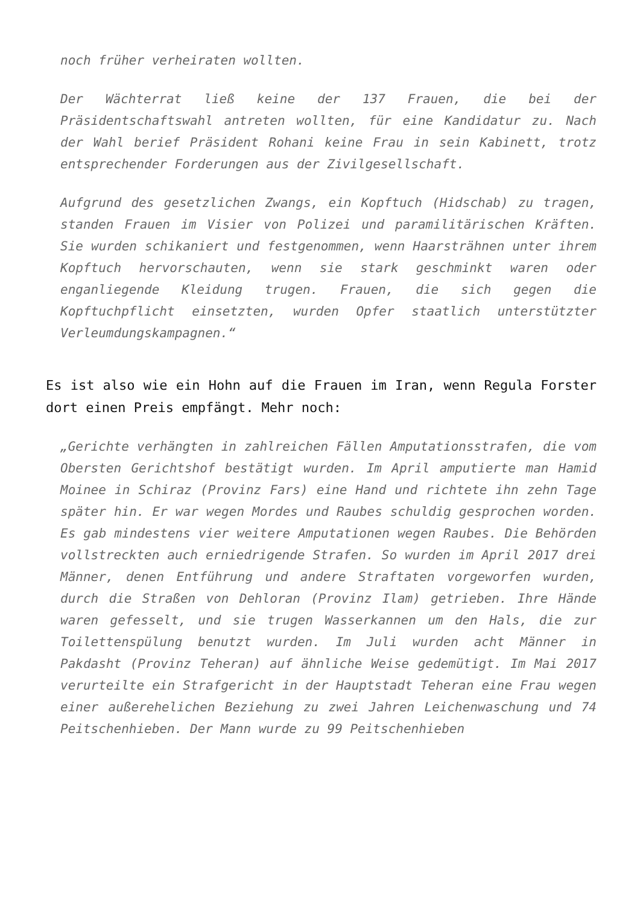noch früher verheiraten wollten.
Der Wächterrat ließ keine der 137 Frauen, die bei der Präsidentschaftswahl antreten wollten, für eine Kandidatur zu. Nach der Wahl berief Präsident Rohani keine Frau in sein Kabinett, trotz entsprechender Forderungen aus der Zivilgesellschaft.
Aufgrund des gesetzlichen Zwangs, ein Kopftuch (Hidschab) zu tragen, standen Frauen im Visier von Polizei und paramilitärischen Kräften. Sie wurden schikaniert und festgenommen, wenn Haarsträhnen unter ihrem Kopftuch hervorschauten, wenn sie stark geschminkt waren oder enganliegende Kleidung trugen. Frauen, die sich gegen die Kopftuchpflicht einsetzten, wurden Opfer staatlich unterstützter Verleumdungskampagnen.“
Es ist also wie ein Hohn auf die Frauen im Iran, wenn Regula Forster dort einen Preis empfängt. Mehr noch:
„Gerichte verhängten in zahlreichen Fällen Amputationsstrafen, die vom Obersten Gerichtshof bestätigt wurden. Im April amputierte man Hamid Moinee in Schiraz (Provinz Fars) eine Hand und richtete ihn zehn Tage später hin. Er war wegen Mordes und Raubes schuldig gesprochen worden. Es gab mindestens vier weitere Amputationen wegen Raubes. Die Behörden vollstreckten auch erniedrigende Strafen. So wurden im April 2017 drei Männer, denen Entführung und andere Straftaten vorgeworfen wurden, durch die Straßen von Dehloran (Provinz Ilam) getrieben. Ihre Hände waren gefesselt, und sie trugen Wasserkannen um den Hals, die zur Toilettenspülung benutzt wurden. Im Juli wurden acht Männer in Pakdasht (Provinz Teheran) auf ähnliche Weise gedemütigt. Im Mai 2017 verurteilte ein Strafgericht in der Hauptstadt Teheran eine Frau wegen einer außerehelichen Beziehung zu zwei Jahren Leichenwaschung und 74 Peitschenhieben. Der Mann wurde zu 99 Peitschenhieben